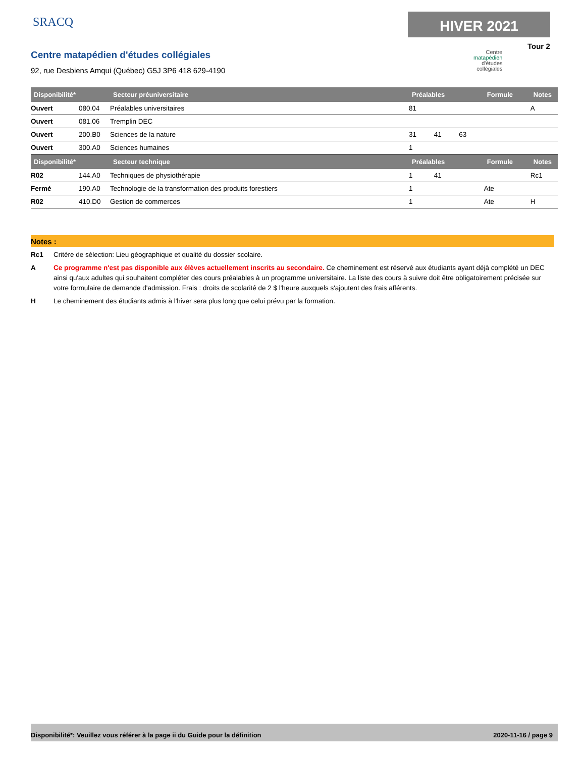SRACQ
Centre matapédien d'études collégiales
92, rue Desbiens Amqui (Québec) G5J 3P6 418 629-4190
HIVER 2021
Tour 2
Centre
matapédien
d'études
collégiales
| Disponibilité* | | Secteur préuniversitaire | Préalables | | | Formule | Notes |
| --- | --- | --- | --- | --- | --- | --- | --- |
| Ouvert | 080.04 | Préalables universitaires | 81 | | | | A |
| Ouvert | 081.06 | Tremplin DEC | | | | | |
| Ouvert | 200.B0 | Sciences de la nature | 31 | 41 | 63 | | |
| Ouvert | 300.A0 | Sciences humaines | 1 | | | | |
| Disponibilité* | | Secteur technique | Préalables | | | Formule | Notes |
| R02 | 144.A0 | Techniques de physiothérapie | 1 | 41 | | | Rc1 |
| Fermé | 190.A0 | Technologie de la transformation des produits forestiers | 1 | | | Ate | |
| R02 | 410.D0 | Gestion de commerces | 1 | | | Ate | H |
Notes :
Rc1 Critère de sélection: Lieu géographique et qualité du dossier scolaire.
A Ce programme n'est pas disponible aux élèves actuellement inscrits au secondaire. Ce cheminement est réservé aux étudiants ayant déjà complété un DEC ainsi qu'aux adultes qui souhaitent compléter des cours préalables à un programme universitaire. La liste des cours à suivre doit être obligatoirement précisée sur votre formulaire de demande d'admission. Frais : droits de scolarité de 2 $ l'heure auxquels s'ajoutent des frais afférents.
H Le cheminement des étudiants admis à l'hiver sera plus long que celui prévu par la formation.
Disponibilité*: Veuillez vous référer à la page ii du Guide pour la définition 2020-11-16 / page 9